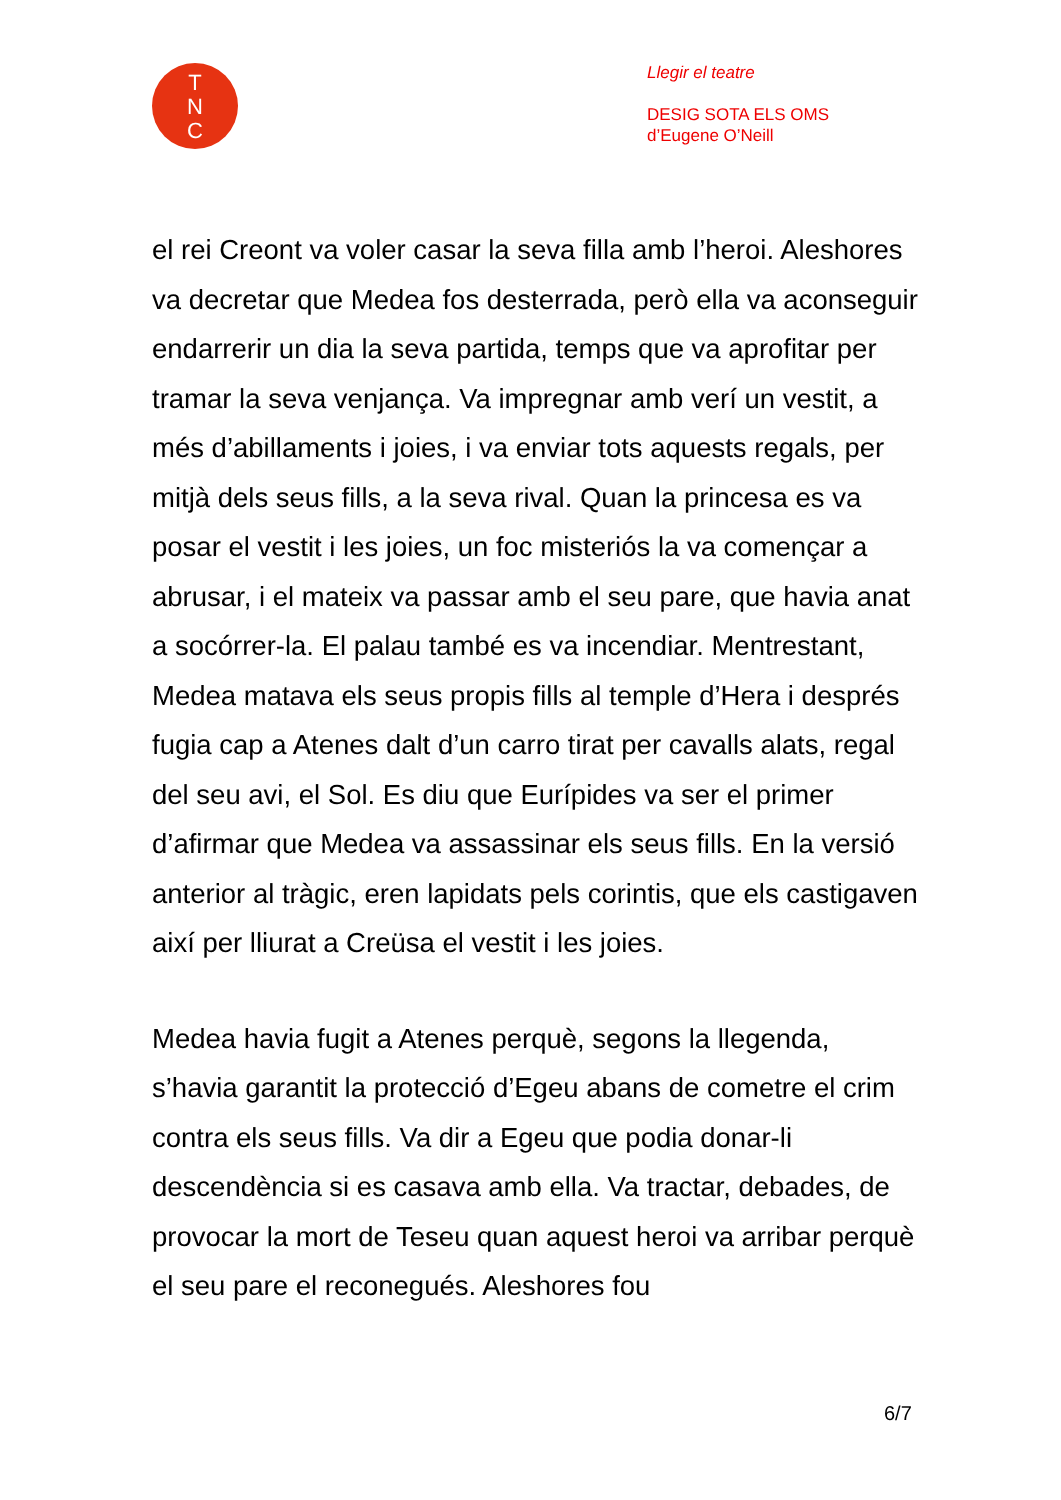T
N
C
Llegir el teatre
DESIG SOTA ELS OMS
d’Eugene O’Neill
el rei Creont va voler casar la seva filla amb l’heroi. Aleshores va decretar que Medea fos desterrada, però ella va aconseguir endarrerir un dia la seva partida, temps que va aprofitar per tramar la seva venjança. Va impregnar amb verí un vestit, a més d’abillaments i joies, i va enviar tots aquests regals, per mitjà dels seus fills, a la seva rival. Quan la princesa es va posar el vestit i les joies, un foc misteriós la va començar a abrusar, i el mateix va passar amb el seu pare, que havia anat a socórrer-la. El palau també es va incendiar. Mentrestant, Medea matava els seus propis fills al temple d’Hera i després fugia cap a Atenes dalt d’un carro tirat per cavalls alats, regal del seu avi, el Sol. Es diu que Eurípides va ser el primer d’afirmar que Medea va assassinar els seus fills. En la versió anterior al tràgic, eren lapidats pels corintis, que els castigaven així per lliurat a Creüsa el vestit i les joies.
Medea havia fugit a Atenes perquè, segons la llegenda, s’havia garantit la protecció d’Egeu abans de cometre el crim contra els seus fills. Va dir a Egeu que podia donar-li descendència si es casava amb ella. Va tractar, debades, de provocar la mort de Teseu quan aquest heroi va arribar perquè el seu pare el reconegués. Aleshores fou
6/7